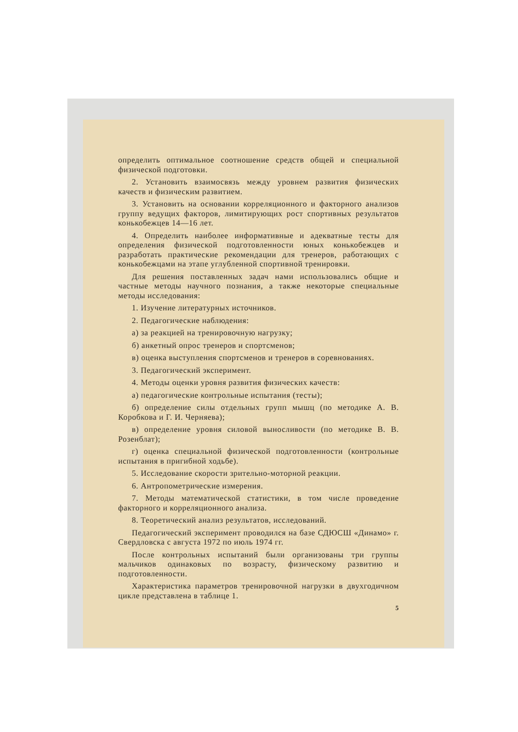определить оптимальное соотношение средств общей и специальной физической подготовки.
2. Установить взаимосвязь между уровнем развития физических качеств и физическим развитием.
3. Установить на основании корреляционного и факторного анализов группу ведущих факторов, лимитирующих рост спортивных результатов конькобежцев 14—16 лет.
4. Определить наиболее информативные и адекватные тесты для определения физической подготовленности юных конькобежцев и разработать практические рекомендации для тренеров, работающих с конькобежцами на этапе углубленной спортивной тренировки.
Для решения поставленных задач нами использовались общие и частные методы научного познания, а также некоторые специальные методы исследования:
1. Изучение литературных источников.
2. Педагогические наблюдения:
а) за реакцией на тренировочную нагрузку;
б) анкетный опрос тренеров и спортсменов;
в) оценка выступления спортсменов и тренеров в соревнованиях.
3. Педагогический эксперимент.
4. Методы оценки уровня развития физических качеств:
а) педагогические контрольные испытания (тесты);
б) определение силы отдельных групп мышц (по методике А. В. Коробкова и Г. И. Черняева);
в) определение уровня силовой выносливости (по методике В. В. Розенблат);
г) оценка специальной физической подготовленности (контрольные испытания в пригибной ходьбе).
5. Исследование скорости зрительно-моторной реакции.
6. Антропометрические измерения.
7. Методы математической статистики, в том числе проведение факторного и корреляционного анализа.
8. Теоретический анализ результатов, исследований.
Педагогический эксперимент проводился на базе СДЮСШ «Динамо» г. Свердловска с августа 1972 по июль 1974 гг.
После контрольных испытаний были организованы три группы мальчиков одинаковых по возрасту, физическому развитию и подготовленности.
Характеристика параметров тренировочной нагрузки в двухгодичном цикле представлена в таблице 1.
5